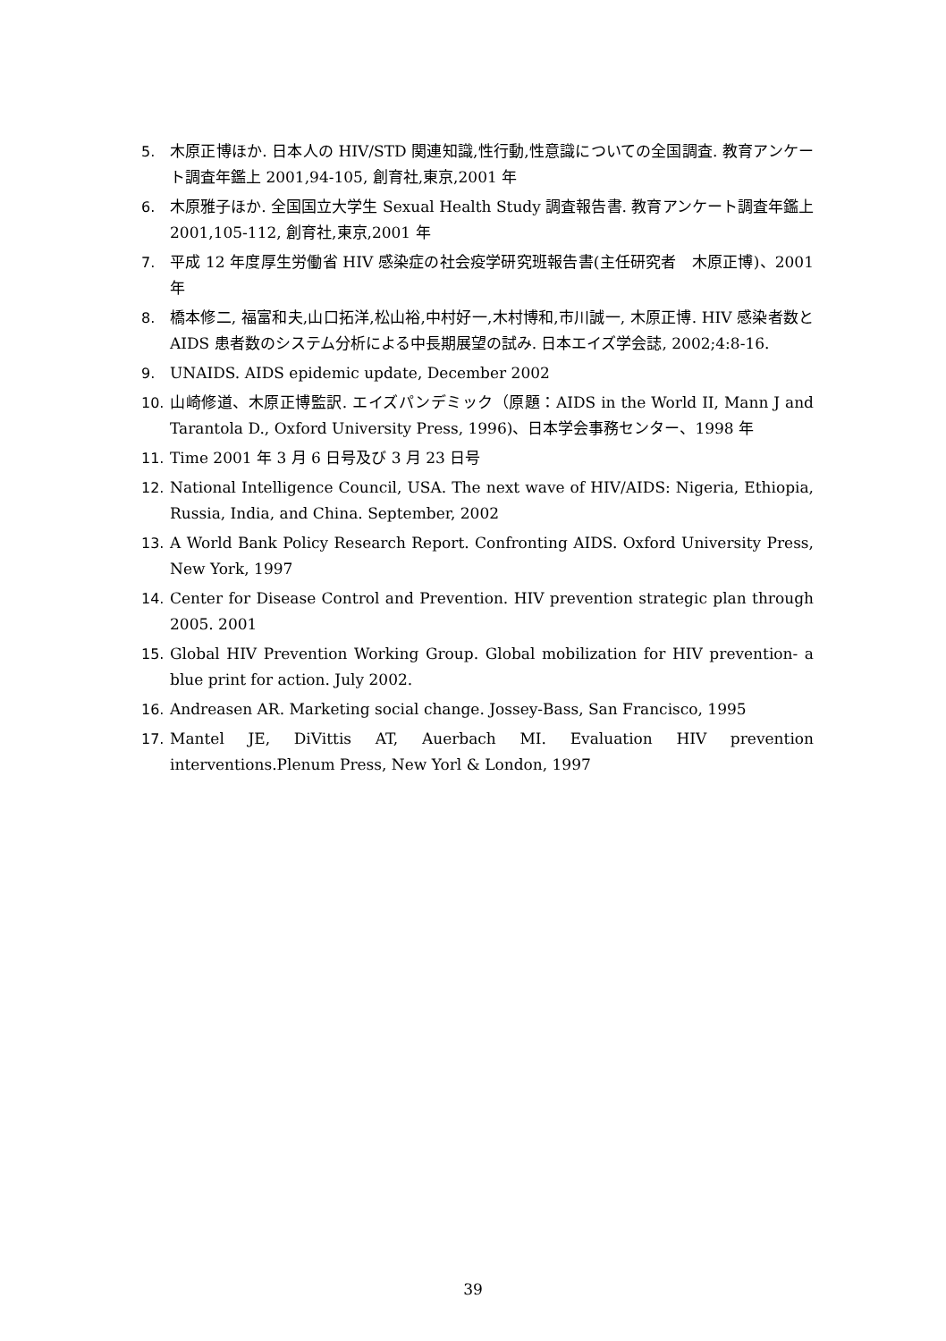5. 木原正博ほか. 日本人の HIV/STD 関連知識,性行動,性意識についての全国調査. 教育アンケート調査年鑑上 2001,94-105, 創育社,東京,2001 年
6. 木原雅子ほか. 全国国立大学生 Sexual Health Study 調査報告書. 教育アンケート調査年鑑上 2001,105-112, 創育社,東京,2001 年
7. 平成 12 年度厚生労働省 HIV 感染症の社会疫学研究班報告書(主任研究者　木原正博)、2001 年
8. 橋本修二, 福富和夫,山口拓洋,松山裕,中村好一,木村博和,市川誠一, 木原正博. HIV 感染者数と AIDS 患者数のシステム分析による中長期展望の試み. 日本エイズ学会誌, 2002;4:8-16.
9. UNAIDS. AIDS epidemic update, December 2002
10. 山崎修道、木原正博監訳. エイズパンデミック（原題：AIDS in the World II, Mann J and Tarantola D., Oxford University Press, 1996)、日本学会事務センター、1998 年
11. Time 2001 年 3 月 6 日号及び 3 月 23 日号
12. National Intelligence Council, USA. The next wave of HIV/AIDS: Nigeria, Ethiopia, Russia, India, and China. September, 2002
13. A World Bank Policy Research Report. Confronting AIDS. Oxford University Press, New York, 1997
14. Center for Disease Control and Prevention. HIV prevention strategic plan through 2005. 2001
15. Global HIV Prevention Working Group. Global mobilization for HIV prevention- a blue print for action. July 2002.
16. Andreasen AR. Marketing social change. Jossey-Bass, San Francisco, 1995
17. Mantel JE, DiVittis AT, Auerbach MI. Evaluation HIV prevention interventions.Plenum Press, New Yorl & London, 1997
39